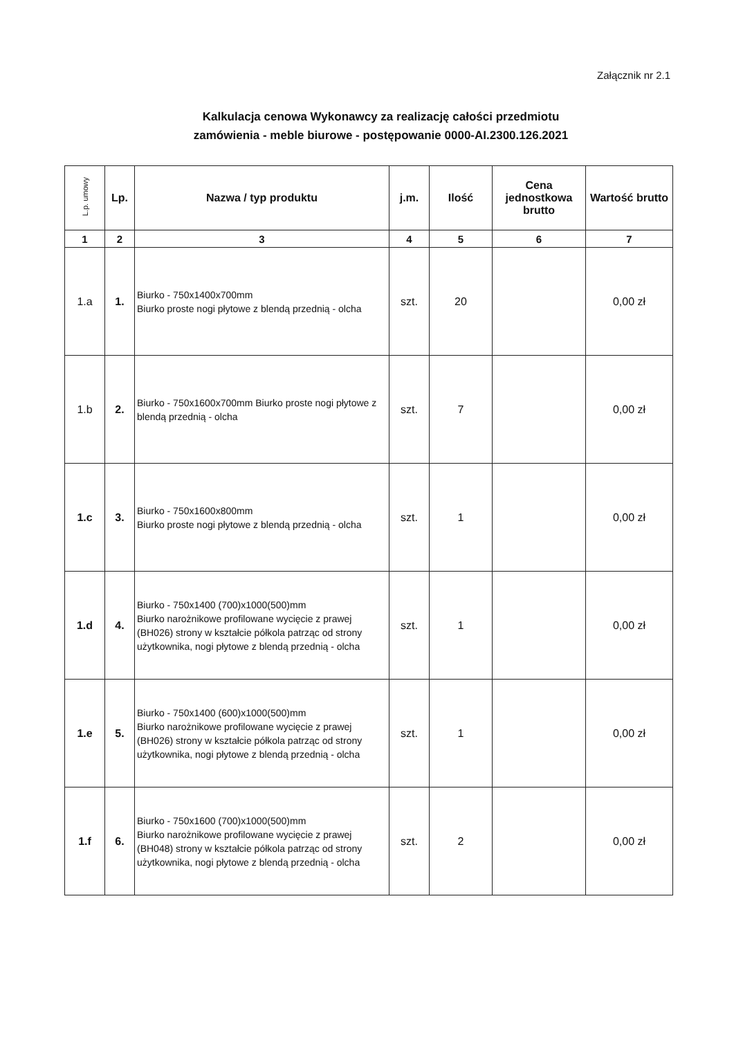Załącznik nr 2.1
Kalkulacja cenowa Wykonawcy za realizację całości przedmiotu
zamówienia - meble biurowe - postępowanie 0000-AI.2300.126.2021
| L.p. umowy | Lp. | Nazwa / typ produktu | j.m. | Ilość | Cena jednostkowa brutto | Wartość brutto |
| --- | --- | --- | --- | --- | --- | --- |
| 1 | 2 | 3 | 4 | 5 | 6 | 7 |
| 1.a | 1. | Biurko - 750x1400x700mm Biurko proste nogi płytowe z blendą przednią - olcha | szt. | 20 | | 0,00 zł |
| 1.b | 2. | Biurko - 750x1600x700mm Biurko proste nogi płytowe z blendą przednią - olcha | szt. | 7 | | 0,00 zł |
| 1.c | 3. | Biurko - 750x1600x800mm Biurko proste nogi płytowe z blendą przednią - olcha | szt. | 1 | | 0,00 zł |
| 1.d | 4. | Biurko - 750x1400 (700)x1000(500)mm Biurko narożnikowe profilowane wycięcie z prawej (BH026) strony w kształcie półkola patrząc od strony użytkownika, nogi płytowe z blendą przednią - olcha | szt. | 1 | | 0,00 zł |
| 1.e | 5. | Biurko - 750x1400 (600)x1000(500)mm Biurko narożnikowe profilowane wycięcie z prawej (BH026) strony w kształcie półkola patrząc od strony użytkownika, nogi płytowe z blendą przednią - olcha | szt. | 1 | | 0,00 zł |
| 1.f | 6. | Biurko - 750x1600 (700)x1000(500)mm Biurko narożnikowe profilowane wycięcie z prawej (BH048) strony w kształcie półkola patrząc od strony użytkownika, nogi płytowe z blendą przednią - olcha | szt. | 2 | | 0,00 zł |